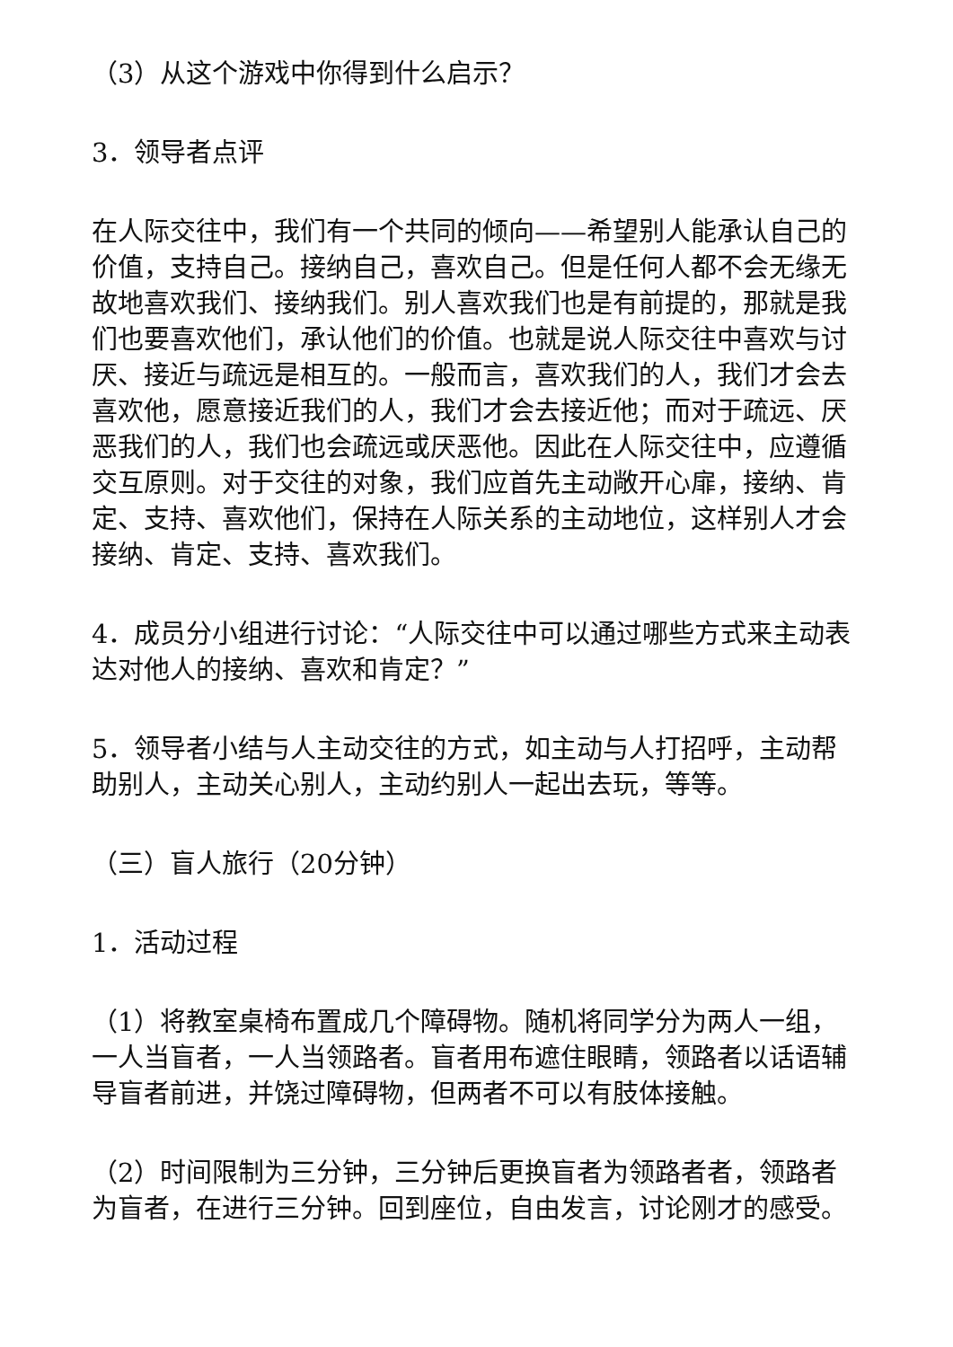（3）从这个游戏中你得到什么启示？
3．领导者点评
在人际交往中，我们有一个共同的倾向——希望别人能承认自己的价值，支持自己。接纳自己，喜欢自己。但是任何人都不会无缘无故地喜欢我们、接纳我们。别人喜欢我们也是有前提的，那就是我们也要喜欢他们，承认他们的价值。也就是说人际交往中喜欢与讨厌、接近与疏远是相互的。一般而言，喜欢我们的人，我们才会去喜欢他，愿意接近我们的人，我们才会去接近他；而对于疏远、厌恶我们的人，我们也会疏远或厌恶他。因此在人际交往中，应遵循交互原则。对于交往的对象，我们应首先主动敞开心扉，接纳、肯定、支持、喜欢他们，保持在人际关系的主动地位，这样别人才会接纳、肯定、支持、喜欢我们。
4．成员分小组进行讨论：“人际交往中可以通过哪些方式来主动表达对他人的接纳、喜欢和肯定？”
5．领导者小结与人主动交往的方式，如主动与人打招呼，主动帮助别人，主动关心别人，主动约别人一起出去玩，等等。
（三）盲人旅行（20分钟）
1．活动过程
（1）将教室桌椅布置成几个障碍物。随机将同学分为两人一组，一人当盲者，一人当领路者。盲者用布遮住眼睛，领路者以话语辅导盲者前进，并饶过障碍物，但两者不可以有肢体接触。
（2）时间限制为三分钟，三分钟后更换盲者为领路者者，领路者为盲者，在进行三分钟。回到座位，自由发言，讨论刚才的感受。